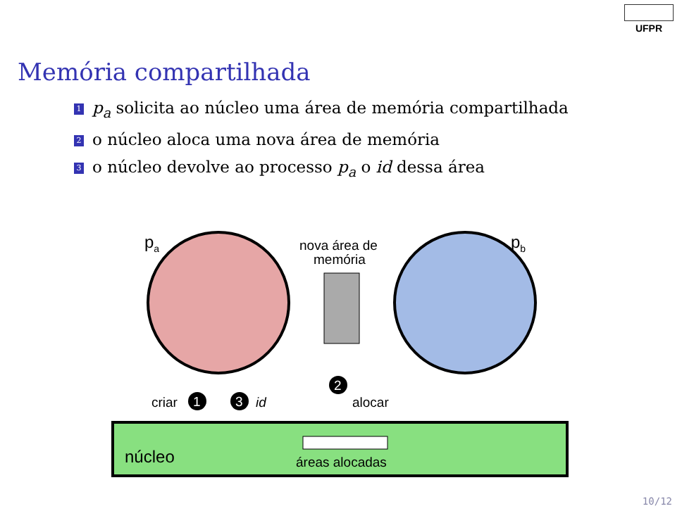UFPR
Memória compartilhada
1 p<sub>a</sub> solicita ao núcleo uma área de memória compartilhada
2 o núcleo aloca uma nova área de memória
3 o núcleo devolve ao processo p<sub>a</sub> o id dessa área
pa
pb
nova área de
memória
criar
1
3
id
2
alocar
núcleo
áreas alocadas
10/12